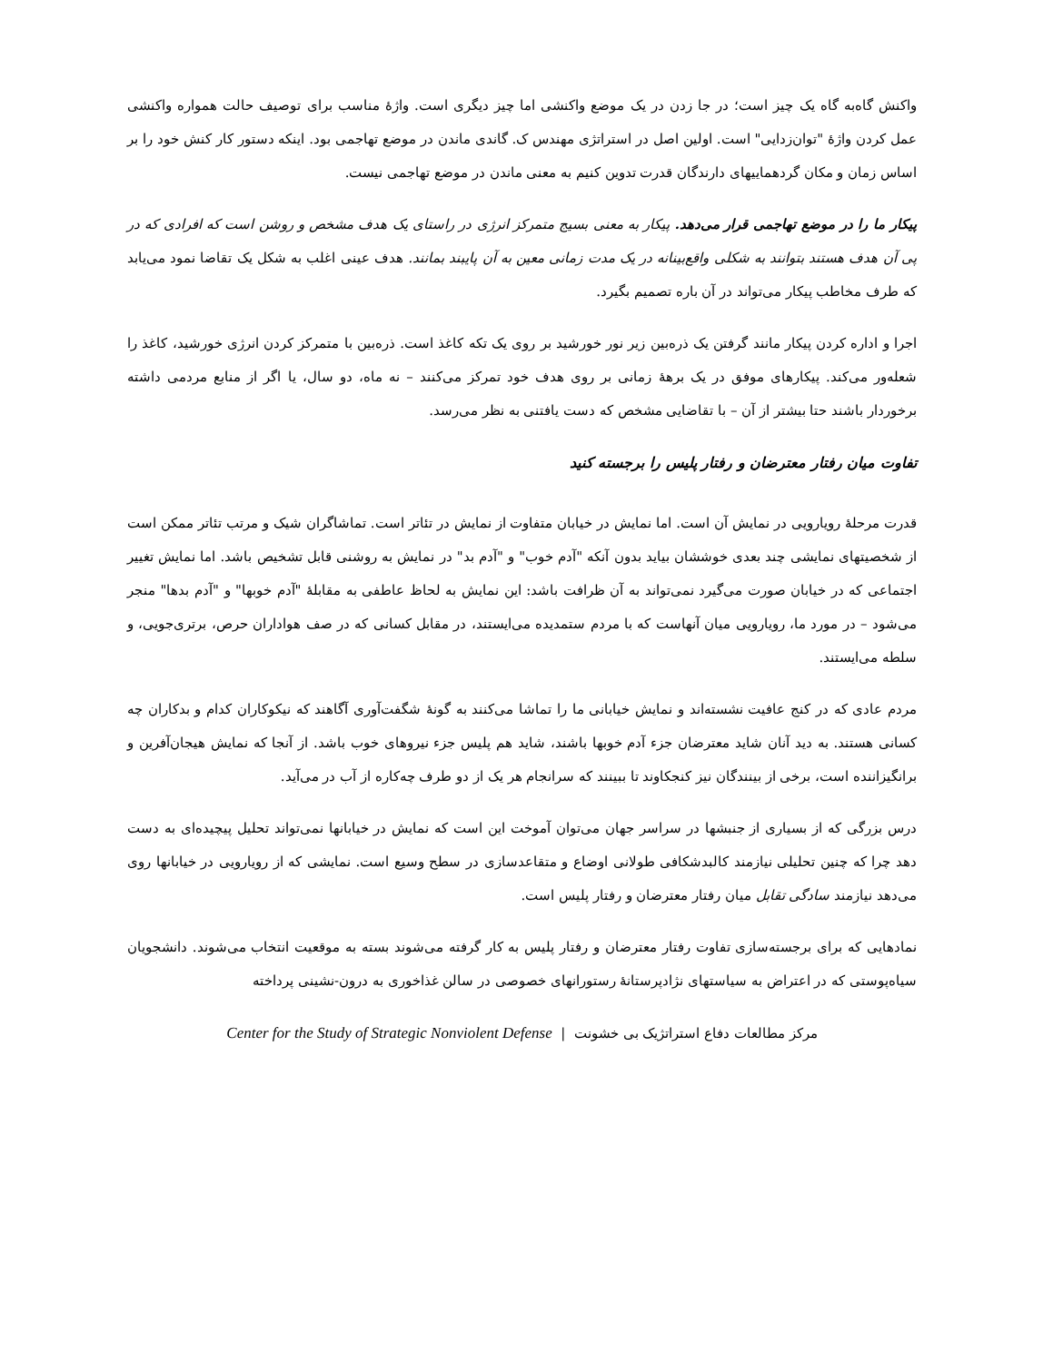واکنش گاه‌به گاه یک چیز است؛ در جا زدن در یک موضع واکنشی اما چیز دیگری است. واژهٔ مناسب برای توصیف حالت همواره واکنشی عمل کردن واژهٔ "توان‌زدایی" است. اولین اصل در استراتژی مهندس ک. گاندی ماندن در موضع تهاجمی بود. اینکه دستور کار کنش خود را بر اساس زمان و مکان گردهماییهای دارندگان قدرت تدوین کنیم به معنی ماندن در موضع تهاجمی نیست.
پیکار ما را در موضع تهاجمی قرار می‌دهد. پیکار به معنی بسیج متمرکز انرژی در راستای یک هدف مشخص و روشن است که افرادی که در پی آن هدف هستند بتوانند به شکلی واقع‌بینانه در یک مدت زمانی معین به آن پایبند بمانند. هدف عینی اغلب به شکل یک تقاضا نمود می‌یابد که طرف مخاطب پیکار می‌تواند در آن باره تصمیم بگیرد.
اجرا و اداره کردن پیکار مانند گرفتن یک ذره‌بین زیر نور خورشید بر روی یک تکه کاغذ است. ذره‌بین با متمرکز کردن انرژی خورشید، کاغذ را شعله‌ور می‌کند. پیکارهای موفق در یک برههٔ زمانی بر روی هدف خود تمرکز می‌کنند – نه ماه، دو سال، یا اگر از منابع مردمی داشته برخوردار باشند حتا بیشتر از آن – با تقاضایی مشخص که دست یافتنی به نظر می‌رسد.
تفاوت میان رفتار معترضان و رفتار پلیس را برجسته کنید
قدرت مرحلهٔ رویارویی در نمایش آن است. اما نمایش در خیابان متفاوت از نمایش در تئاتر است. تماشاگران شیک و مرتب تئاتر ممکن است از شخصیتهای نمایشی چند بعدی خوششان بیاید بدون آنکه "آدم خوب" و "آدم بد" در نمایش به روشنی قابل تشخیص باشد. اما نمایش تغییر اجتماعی که در خیابان صورت می‌گیرد نمی‌تواند به آن ظرافت باشد: این نمایش به لحاظ عاطفی به مقابلهٔ "آدم خوبها" و "آدم بدها" منجر می‌شود – در مورد ما، رویارویی میان آنهاست که با مردم ستمدیده می‌ایستند، در مقابل کسانی که در صف هواداران حرص، برتری‌جویی، و سلطه می‌ایستند.
مردم عادی که در کنج عافیت نشسته‌اند و نمایش خیابانی ما را تماشا می‌کنند به گونهٔ شگفت‌آوری آگاهند که نیکوکاران کدام و بدکاران چه کسانی هستند. به دید آنان شاید معترضان جزء آدم خوبها باشند، شاید هم پلیس جزء نیروهای خوب باشد. از آنجا که نمایش هیجان‌آفرین و برانگیزاننده است، برخی از بینندگان نیز کنجکاوند تا ببینند که سرانجام هر یک از دو طرف چه‌کاره از آب در می‌آید.
درس بزرگی که از بسیاری از جنبشها در سراسر جهان می‌توان آموخت این است که نمایش در خیابانها نمی‌تواند تحلیل پیچیده‌ای به دست دهد چرا که چنین تحلیلی نیازمند کالبدشکافی طولانی اوضاع و متقاعدسازی در سطح وسیع است. نمایشی که از رویارویی در خیابانها روی می‌دهد نیازمند سادگی تقابل میان رفتار معترضان و رفتار پلیس است.
نمادهایی که برای برجسته‌سازی تفاوت رفتار معترضان و رفتار پلیس به کار گرفته می‌شوند بسته به موقعیت انتخاب می‌شوند. دانشجویان سیاه‌پوستی که در اعتراض به سیاستهای نژادپرستانهٔ رستورانهای خصوصی در سالن غذاخوری به درون-نشینی پرداخته
مرکز مطالعات دفاع استراتژیک بی خشونت | Center for the Study of Strategic Nonviolent Defense